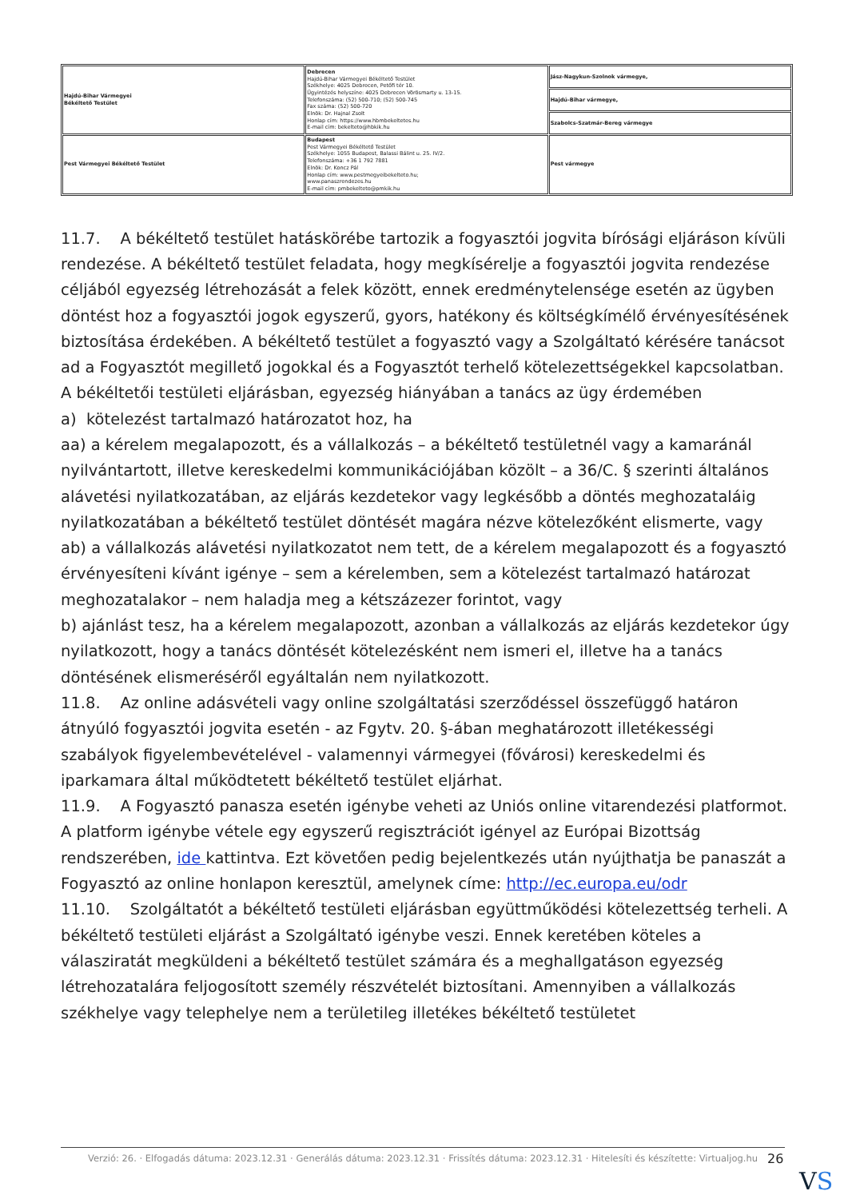| Hajdú-Bihar Vármegyei Békéltető Testület | Debrecen Hajdú-Bihar Vármegyei Békéltető Testület Székhelye: 4025 Debrecen, Petőfi tér 10. Ügyintézés helyszíne: 4025 Debrecen Vörösmarty u. 13-15. Telefonszáma: (52) 500-710; (52) 500-745 Fax száma: (52) 500-720 Elnök: Dr. Hajnal Zsolt Honlap cím: https://www.hbmbekeltetes.hu E-mail cím: bekelteto@hbkik.hu | Jász-Nagykun-Szolnok vármegye, |
| | | Hajdú-Bihar vármegye, |
| | | Szabolcs-Szatmár-Bereg vármegye |
| Pest Vármegyei Békéltető Testület | Budapest Pest Vármegyei Békéltető Testület Székhelye: 1055 Budapest, Balassi Bálint u. 25. IV/2. Telefonszáma: +36 1 792 7881 Elnök: Dr. Koncz Pál Honlap cím: www.pestmegyeibekelteto.hu; www.panaszrendezes.hu E-mail cím: pmbekelteto@pmkik.hu | Pest vármegye |
11.7. A békéltető testület hatáskörébe tartozik a fogyasztói jogvita bírósági eljáráson kívüli rendezése. A békéltető testület feladata, hogy megkísérelje a fogyasztói jogvita rendezése céljából egyezség létrehozását a felek között, ennek eredménytelensége esetén az ügyben döntést hoz a fogyasztói jogok egyszerű, gyors, hatékony és költségkímélő érvényesítésének biztosítása érdekében. A békéltető testület a fogyasztó vagy a Szolgáltató kérésére tanácsot ad a Fogyasztót megillető jogokkal és a Fogyasztót terhelő kötelezettségekkel kapcsolatban.
A békéltetői testületi eljárásban, egyezség hiányában a tanács az ügy érdemében
a) kötelezést tartalmazó határozatot hoz, ha
aa) a kérelem megalapozott, és a vállalkozás – a békéltető testületnél vagy a kamaránál nyilvántartott, illetve kereskedelmi kommunikációjában közölt – a 36/C. § szerinti általános alávetési nyilatkozatában, az eljárás kezdetekor vagy legkésőbb a döntés meghozataláig nyilatkozatában a békéltető testület döntését magára nézve kötelezőként elismerte, vagy
ab) a vállalkozás alávetési nyilatkozatot nem tett, de a kérelem megalapozott és a fogyasztó érvényesíteni kívánt igénye – sem a kérelemben, sem a kötelezést tartalmazó határozat meghozatalakor – nem haladja meg a kétszázezer forintot, vagy
b) ajánlást tesz, ha a kérelem megalapozott, azonban a vállalkozás az eljárás kezdetekor úgy nyilatkozott, hogy a tanács döntését kötelezésként nem ismeri el, illetve ha a tanács döntésének elismeréséről egyáltalán nem nyilatkozott.
11.8. Az online adásvételi vagy online szolgáltatási szerződéssel összefüggő határon átnyúló fogyasztói jogvita esetén - az Fgytv. 20. §-ában meghatározott illetékességi szabályok figyelembevételével - valamennyi vármegyei (fővárosi) kereskedelmi és iparkamara által működtetett békéltető testület eljárhat.
11.9. A Fogyasztó panasza esetén igénybe veheti az Uniós online vitarendezési platformot. A platform igénybe vétele egy egyszerű regisztrációt igényel az Európai Bizottság rendszerében, ide kattintva. Ezt követően pedig bejelentkezés után nyújthatja be panaszát a Fogyasztó az online honlapon keresztül, amelynek címe: http://ec.europa.eu/odr
11.10. Szolgáltatót a békéltető testületi eljárásban együttműködési kötelezettség terheli. A békéltető testületi eljárást a Szolgáltató igénybe veszi. Ennek keretében köteles a válasziratát megküldeni a békéltető testület számára és a meghallgatáson egyezség létrehozatalára feljogosított személy részvételét biztosítani. Amennyiben a vállalkozás székhelye vagy telephelye nem a területileg illetékes békéltető testületet
Verzió: 26. · Elfogadás dátuma: 2023.12.31 · Generálás dátuma: 2023.12.31 · Frissítés dátuma: 2023.12.31 · Hitelesíti és készítette: Virtualjog.hu
26
VS